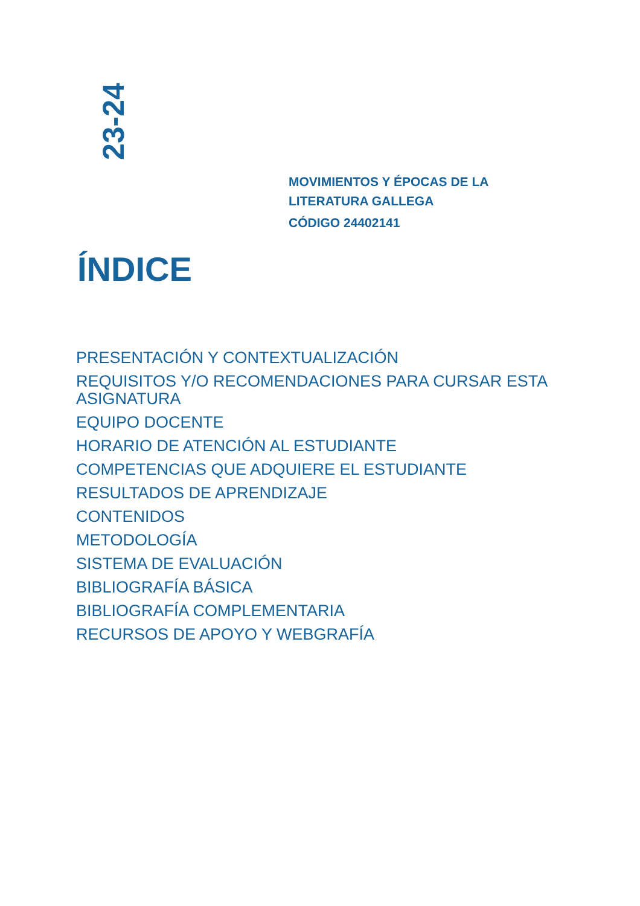23-24
MOVIMIENTOS Y ÉPOCAS DE LA
LITERATURA GALLEGA
CÓDIGO 24402141
ÍNDICE
PRESENTACIÓN Y CONTEXTUALIZACIÓN
REQUISITOS Y/O RECOMENDACIONES PARA CURSAR ESTA ASIGNATURA
EQUIPO DOCENTE
HORARIO DE ATENCIÓN AL ESTUDIANTE
COMPETENCIAS QUE ADQUIERE EL ESTUDIANTE
RESULTADOS DE APRENDIZAJE
CONTENIDOS
METODOLOGÍA
SISTEMA DE EVALUACIÓN
BIBLIOGRAFÍA BÁSICA
BIBLIOGRAFÍA COMPLEMENTARIA
RECURSOS DE APOYO Y WEBGRAFÍA